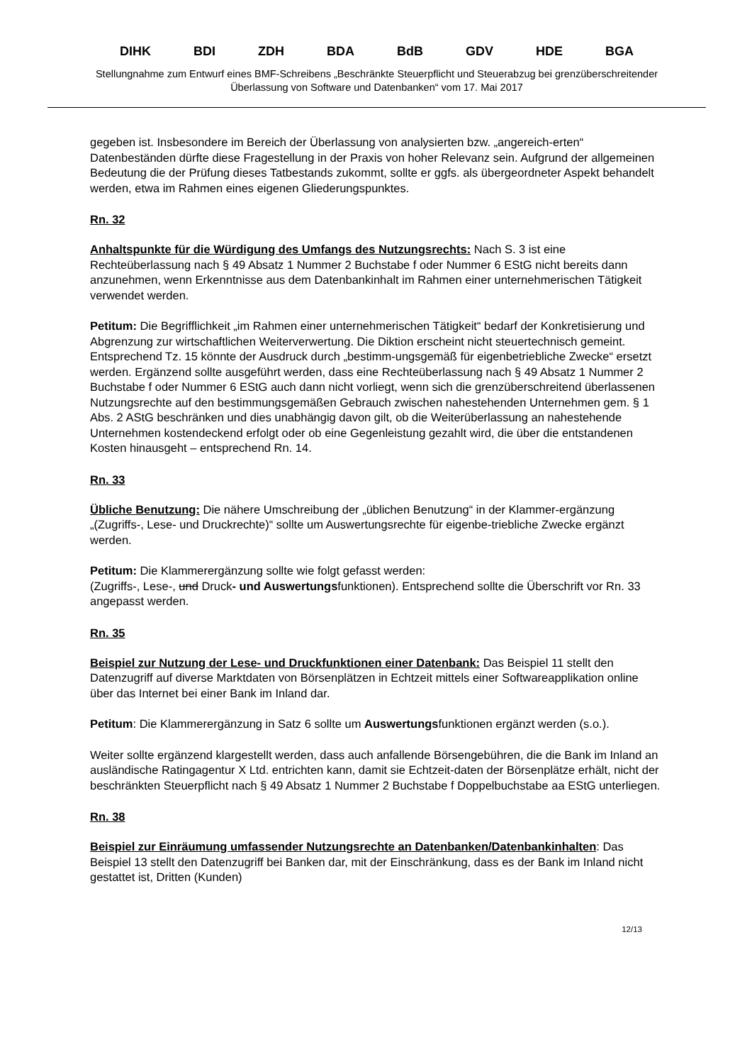DIHK BDI ZDH BDA BdB GDV HDE BGA
Stellungnahme zum Entwurf eines BMF-Schreibens „Beschränkte Steuerpflicht und Steuerabzug bei grenzüberschreitender Überlassung von Software und Datenbanken“ vom 17. Mai 2017
gegeben ist. Insbesondere im Bereich der Überlassung von analysierten bzw. „angereich-erten“ Datenbeständen dürfte diese Fragestellung in der Praxis von hoher Relevanz sein. Aufgrund der allgemeinen Bedeutung die der Prüfung dieses Tatbestands zukommt, sollte er ggfs. als übergeordneter Aspekt behandelt werden, etwa im Rahmen eines eigenen Gliederungspunktes.
Rn. 32
Anhaltspunkte für die Würdigung des Umfangs des Nutzungsrechts: Nach S. 3 ist eine Rechteüberlassung nach § 49 Absatz 1 Nummer 2 Buchstabe f oder Nummer 6 EStG nicht bereits dann anzunehmen, wenn Erkenntnisse aus dem Datenbankinhalt im Rahmen einer unternehmerischen Tätigkeit verwendet werden.
Petitum: Die Begrifflichkeit „im Rahmen einer unternehmerischen Tätigkeit“ bedarf der Konkretisierung und Abgrenzung zur wirtschaftlichen Weiterverwertung. Die Diktion erscheint nicht steuertechnisch gemeint. Entsprechend Tz. 15 könnte der Ausdruck durch „bestimm-ungsgemäß für eigenbetriebliche Zwecke“ ersetzt werden. Ergänzend sollte ausgeführt werden, dass eine Rechteüberlassung nach § 49 Absatz 1 Nummer 2 Buchstabe f oder Nummer 6 EStG auch dann nicht vorliegt, wenn sich die grenzüberschreitend überlassenen Nutzungsrechte auf den bestimmungsgemäßen Gebrauch zwischen nahestehenden Unternehmen gem. § 1 Abs. 2 AStG beschränken und dies unabhängig davon gilt, ob die Weiterüberlassung an nahestehende Unternehmen kostendeckend erfolgt oder ob eine Gegenleistung gezahlt wird, die über die entstandenen Kosten hinausgeht – entsprechend Rn. 14.
Rn. 33
Übliche Benutzung: Die nähere Umschreibung der „üblichen Benutzung“ in der Klammer-ergänzung „(Zugriffs-, Lese- und Druckrechte)“ sollte um Auswertungsrechte für eigenbe-triebliche Zwecke ergänzt werden.
Petitum: Die Klammerergänzung sollte wie folgt gefasst werden:
(Zugriffs-, Lese-, und Druck- und Auswertungsfunktionen). Entsprechend sollte die Überschrift vor Rn. 33 angepasst werden.
Rn. 35
Beispiel zur Nutzung der Lese- und Druckfunktionen einer Datenbank: Das Beispiel 11 stellt den Datenzugriff auf diverse Marktdaten von Börsenplätzen in Echtzeit mittels einer Softwareapplikation online über das Internet bei einer Bank im Inland dar.
Petitum: Die Klammerergänzung in Satz 6 sollte um Auswertungsfunktionen ergänzt werden (s.o.).
Weiter sollte ergänzend klargestellt werden, dass auch anfallende Börsengebühren, die die Bank im Inland an ausländische Ratingagentur X Ltd. entrichten kann, damit sie Echtzeit-daten der Börsenplätze erhält, nicht der beschränkten Steuerpflicht nach § 49 Absatz 1 Nummer 2 Buchstabe f Doppelbuchstabe aa EStG unterliegen.
Rn. 38
Beispiel zur Einräumung umfassender Nutzungsrechte an Datenbanken/Datenbankinhalten: Das Beispiel 13 stellt den Datenzugriff bei Banken dar, mit der Einschränkung, dass es der Bank im Inland nicht gestattet ist, Dritten (Kunden)
12/13